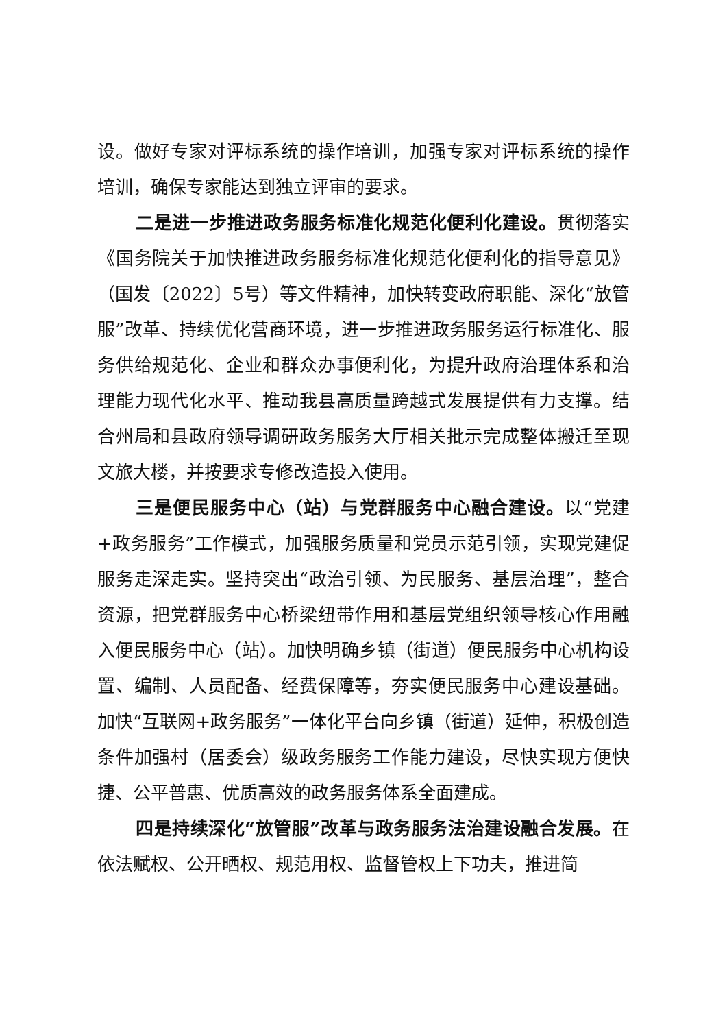设。做好专家对评标系统的操作培训，加强专家对评标系统的操作培训，确保专家能达到独立评审的要求。
二是进一步推进政务服务标准化规范化便利化建设。贯彻落实《国务院关于加快推进政务服务标准化规范化便利化的指导意见》（国发〔2022〕5号）等文件精神，加快转变政府职能、深化“放管服”改革、持续优化营商环境，进一步推进政务服务运行标准化、服务供给规范化、企业和群众办事便利化，为提升政府治理体系和治理能力现代化水平、推动我县高质量跨越式发展提供有力支撑。结合州局和县政府领导调研政务服务大厅相关批示完成整体搬迁至现文旅大楼，并按要求专修改造投入使用。
三是便民服务中心（站）与党群服务中心融合建设。以“党建+政务服务”工作模式，加强服务质量和党员示范引领，实现党建促服务走深走实。坚持突出“政治引领、为民服务、基层治理”，整合资源，把党群服务中心桥梁纽带作用和基层党组织领导核心作用融入便民服务中心（站）。加快明确乡镇（街道）便民服务中心机构设置、编制、人员配备、经费保障等，夯实便民服务中心建设基础。加快“互联网+政务服务”一体化平台向乡镇（街道）延伸，积极创造条件加强村（居委会）级政务服务工作能力建设，尽快实现方便快捷、公平普惠、优质高效的政务服务体系全面建成。
四是持续深化“放管服”改革与政务服务法治建设融合发展。在依法赋权、公开晒权、规范用权、监督管权上下功夫，推进简